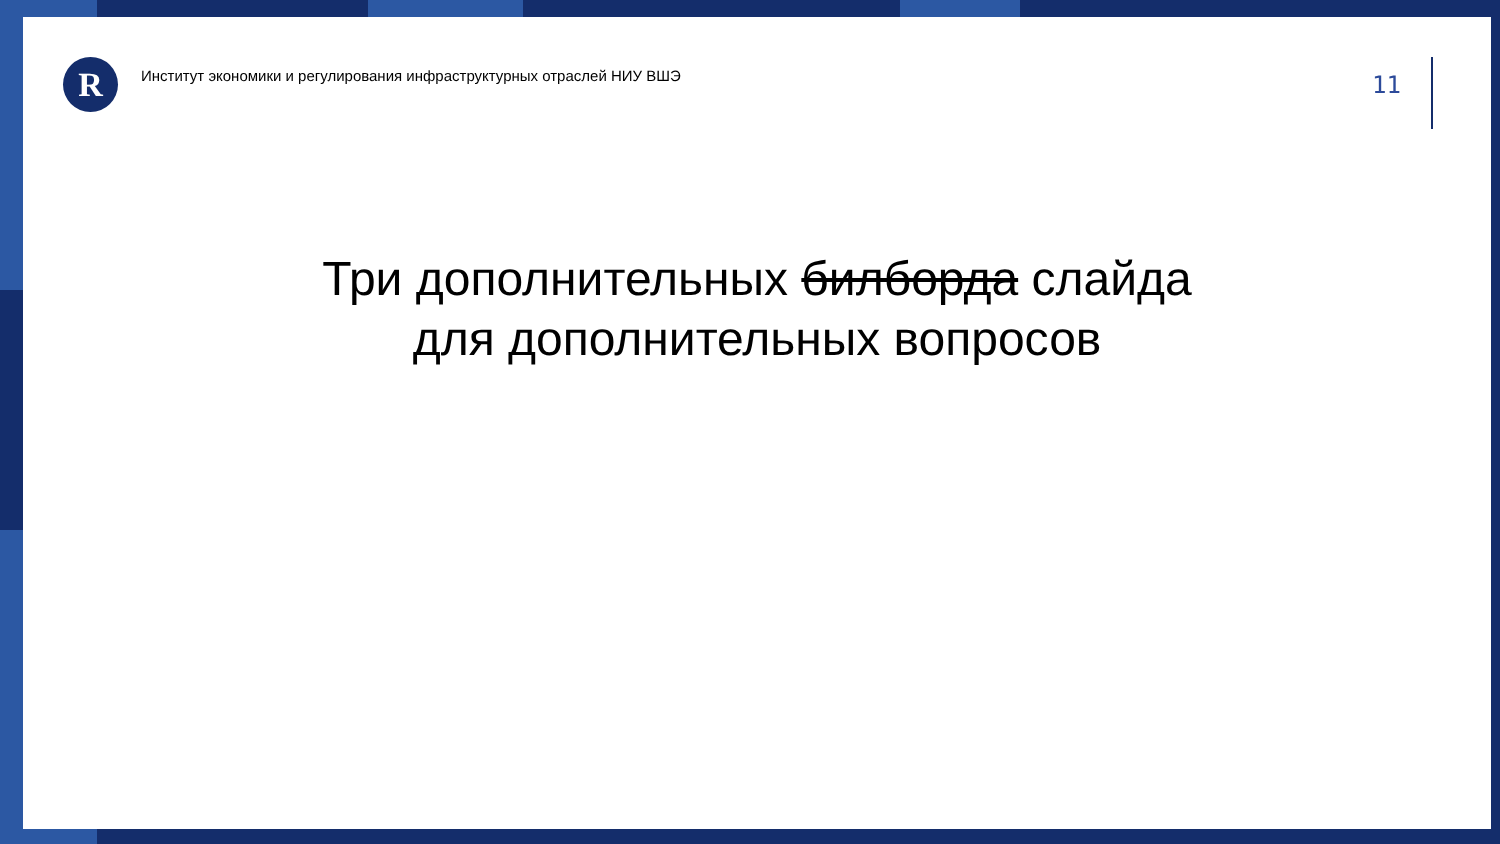R
Институт экономики и регулирования инфраструктурных отраслей НИУ ВШЭ
11
Три дополнительных билборда слайда
для дополнительных вопросов